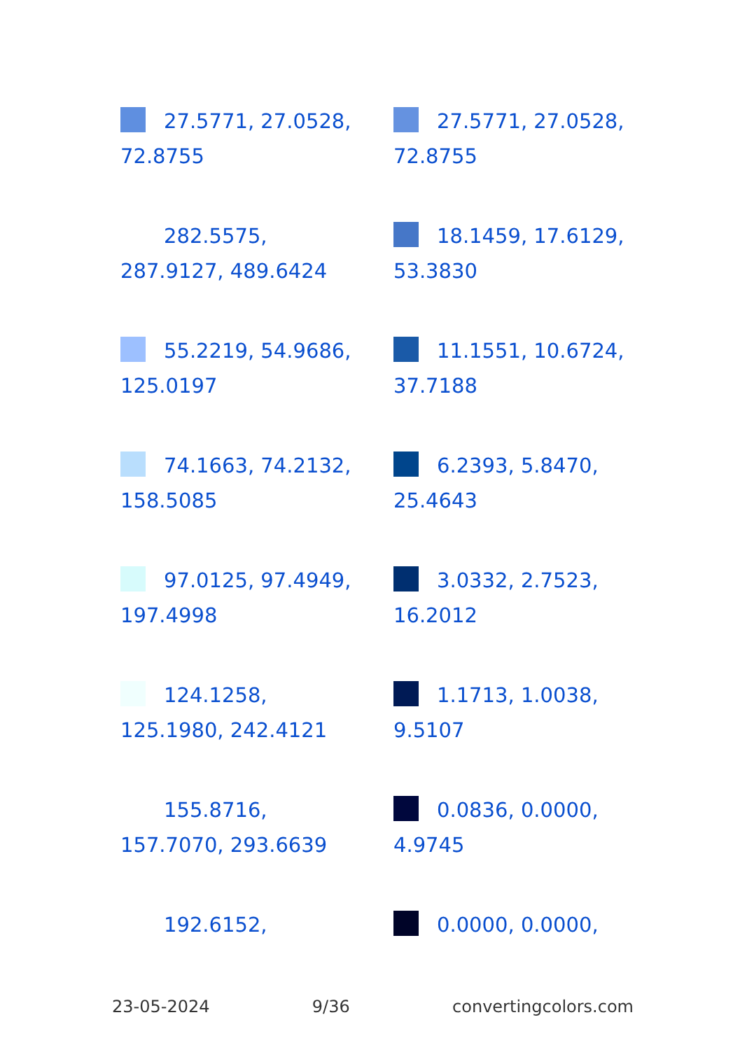27.5771, 27.0528, 72.8755
27.5771, 27.0528, 72.8755
282.5575, 287.9127, 489.6424
18.1459, 17.6129, 53.3830
55.2219, 54.9686, 125.0197
11.1551, 10.6724, 37.7188
74.1663, 74.2132, 158.5085
6.2393, 5.8470, 25.4643
97.0125, 97.4949, 197.4998
3.0332, 2.7523, 16.2012
124.1258, 125.1980, 242.4121
1.1713, 1.0038, 9.5107
155.8716, 157.7070, 293.6639
0.0836, 0.0000, 4.9745
192.6152,
0.0000, 0.0000,
23-05-2024 9/36 convertingcolors.com